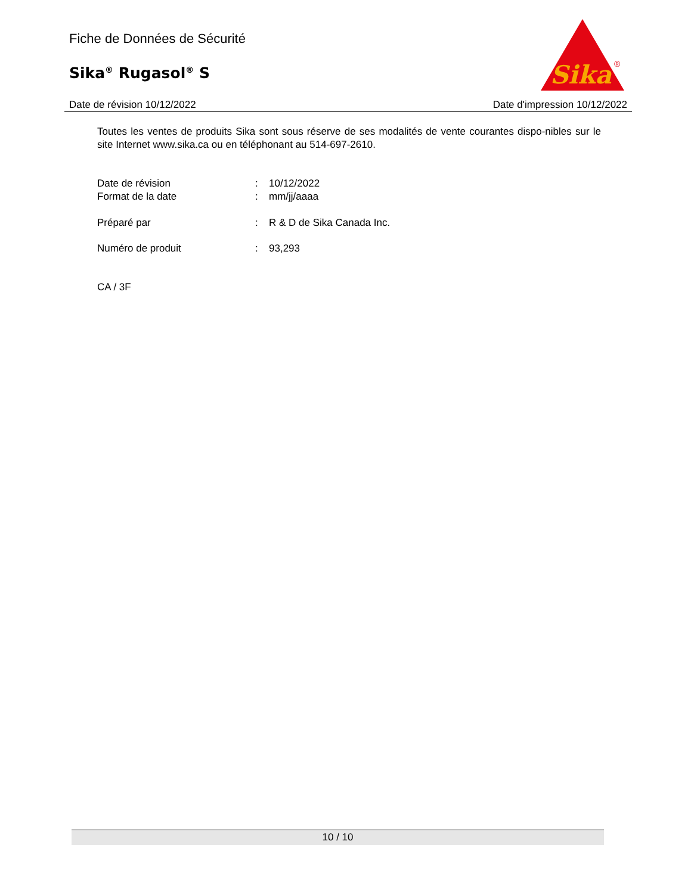Fiche de Données de Sécurité
Sika<sup>®</sup> Rugasol<sup>®</sup> S
Sika
®
Date de révision 10/12/2022 Date d'impression 10/12/2022
Toutes les ventes de produits Sika sont sous réserve de ses modalités de vente courantes dispo-nibles sur le site Internet www.sika.ca ou en téléphonant au 514-697-2610.
Date de révision: 10/12/2022
Format de la date: mm/jj/aaaa
Préparé par: R & D de Sika Canada Inc.
Numéro de produit: 93,293
CA / 3F
10 / 10